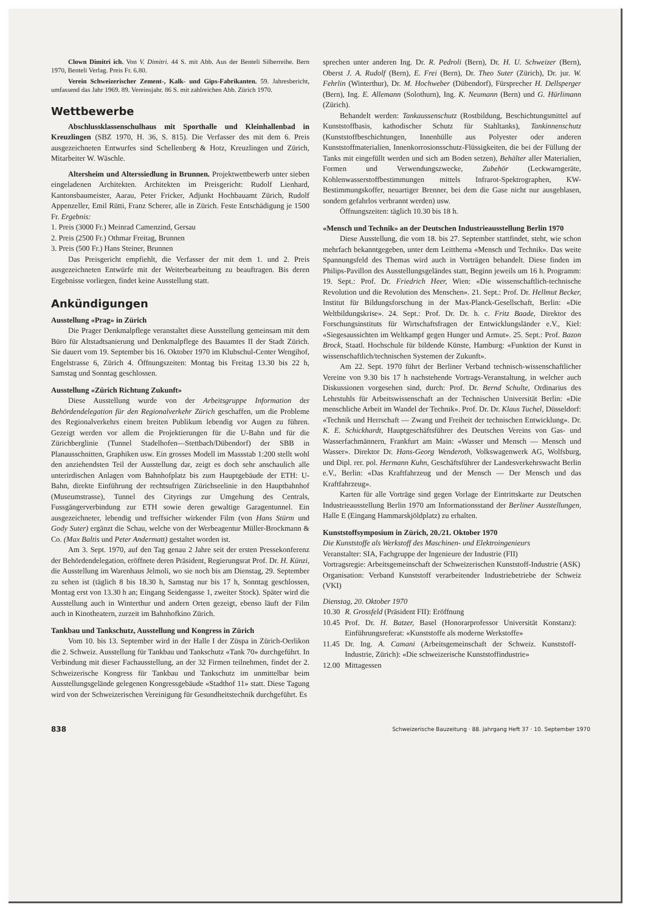Clown Dimitri ich. Von V. Dimitri. 44 S. mit Abb. Aus der Benteli Silberreihe. Bern 1970, Benteli Verlag. Preis Fr. 6.80.
Verein Schweizerischer Zement-, Kalk- und Gips-Fabrikanten. 59. Jahresbericht, umfassend das Jahr 1969. 89. Vereinsjahr. 86 S. mit zahlreichen Abb. Zürich 1970.
Wettbewerbe
Abschlussklassenschulhaus mit Sporthalle und Kleinhallenbad in Kreuzlingen (SBZ 1970, H. 36, S. 815). Die Verfasser des mit dem 6. Preis ausgezeichneten Entwurfes sind Schellenberg & Hotz, Kreuzlingen und Zürich, Mitarbeiter W. Wäschle.
Altersheim und Alterssiedlung in Brunnen. Projektwettbewerb unter sieben eingeladenen Architekten. Architekten im Preisgericht: Rudolf Lienhard, Kantonsbaumeister, Aarau, Peter Fricker, Adjunkt Hochbauamt Zürich, Rudolf Appenzeller, Emil Rütti, Franz Scherer, alle in Zürich. Feste Entschädigung je 1500 Fr. Ergebnis:
1. Preis (3000 Fr.) Meinrad Camenzind, Gersau
2. Preis (2500 Fr.) Othmar Freitag, Brunnen
3. Preis (500 Fr.) Hans Steiner, Brunnen
Das Preisgericht empfiehlt, die Verfasser der mit dem 1. und 2. Preis ausgezeichneten Entwürfe mit der Weiterbearbeitung zu beauftragen. Bis deren Ergebnisse vorliegen, findet keine Ausstellung statt.
Ankündigungen
Ausstellung «Prag» in Zürich
Die Prager Denkmalpflege veranstaltet diese Ausstellung gemeinsam mit dem Büro für Altstadtsanierung und Denkmalpflege des Bauamtes II der Stadt Zürich. Sie dauert vom 19. September bis 16. Oktober 1970 im Klubschul-Center Wengihof, Engelstrasse 6, Zürich 4. Öffnungszeiten: Montag bis Freitag 13.30 bis 22 h, Samstag und Sonntag geschlossen.
Ausstellung «Zürich Richtung Zukunft»
Diese Ausstellung wurde von der Arbeitsgruppe Information der Behördendelegation für den Regionalverkehr Zürich geschaffen, um die Probleme des Regionalverkehrs einem breiten Publikum lebendig vor Augen zu führen. Gezeigt werden vor allem die Projektierungen für die U-Bahn und für die Zürichberglinie (Tunnel Stadelhofen—Stettbach/Dübendorf) der SBB in Planausschnitten, Graphiken usw. Ein grosses Modell im Massstab 1:200 stellt wohl den anziehendsten Teil der Ausstellung dar, zeigt es doch sehr anschaulich alle unterirdischen Anlagen vom Bahnhofplatz bis zum Hauptgebäude der ETH: U-Bahn, direkte Einführung der rechtsufrigen Zürichseelinie in den Hauptbahnhof (Museumstrasse), Tunnel des Cityrings zur Umgehung des Centrals, Fussgängerverbindung zur ETH sowie deren gewaltige Garagentunnel. Ein ausgezeichneter, lebendig und treffsicher wirkender Film (von Hans Stürm und Gody Suter) ergänzt die Schau, welche von der Werbeagentur Müller-Brockmann & Co. (Max Baltis und Peter Andermatt) gestaltet worden ist.
Am 3. Sept. 1970, auf den Tag genau 2 Jahre seit der ersten Pressekonferenz der Behördendelegation, eröffnete deren Präsident, Regierungsrat Prof. Dr. H. Künzi, die Ausstellung im Warenhaus Jelmoli, wo sie noch bis am Dienstag, 29. September zu sehen ist (täglich 8 bis 18.30 h, Samstag nur bis 17 h, Sonntag geschlossen, Montag erst von 13.30 h an; Eingang Seidengasse 1, zweiter Stock). Später wird die Ausstellung auch in Winterthur und andern Orten gezeigt, ebenso läuft der Film auch in Kinotheatern, zurzeit im Bahnhofkino Zürich.
Tankbau und Tankschutz, Ausstellung und Kongress in Zürich
Vom 10. bis 13. September wird in der Halle I der Züspa in Zürich-Oerlikon die 2. Schweiz. Ausstellung für Tankbau und Tankschutz «Tank 70» durchgeführt. In Verbindung mit dieser Fachausstellung, an der 32 Firmen teilnehmen, findet der 2. Schweizerische Kongress für Tankbau und Tankschutz im unmittelbar beim Ausstellungsgelände gelegenen Kongressgebäude «Stadthof 11» statt. Diese Tagung wird von der Schweizerischen Vereinigung für Gesundheitstechnik durchgeführt. Es
sprechen unter anderen Ing. Dr. R. Pedroli (Bern), Dr. H. U. Schweizer (Bern), Oberst J. A. Rudolf (Bern), E. Frei (Bern), Dr. Theo Suter (Zürich), Dr. jur. W. Fehrlin (Winterthur), Dr. M. Hochweber (Dübendorf), Fürsprecher H. Dellsperger (Bern), Ing. E. Allemann (Solothurn), Ing. K. Neumann (Bern) und G. Hürlimann (Zürich).
Behandelt werden: Tankaussenschutz (Rostbildung, Beschichtungsmittel auf Kunststoffbasis, kathodischer Schutz für Stahltanks), Tankinnenschutz (Kunststoffbeschichtungen, Innenhülle aus Polyester oder anderen Kunststoffmaterialien, Innenkorrosionsschutz-Flüssigkeiten, die bei der Füllung der Tanks mit eingefüllt werden und sich am Boden setzen), Behälter aller Materialien, Formen und Verwendungszwecke, Zubehör (Leckwarngeräte, Kohlenwasserstoffbestimmungen mittels Infrarot-Spektrographen, KW-Bestimmungskoffer, neuartiger Brenner, bei dem die Gase nicht nur ausgeblasen, sondern gefahrlos verbrannt werden) usw.
Öffnungszeiten: täglich 10.30 bis 18 h.
«Mensch und Technik» an der Deutschen Industrieausstellung Berlin 1970
Diese Ausstellung, die vom 18. bis 27. September stattfindet, steht, wie schon mehrfach bekanntgegeben, unter dem Leitthema «Mensch und Technik». Das weite Spannungsfeld des Themas wird auch in Vorträgen behandelt. Diese finden im Philips-Pavillon des Ausstellungsgeländes statt, Beginn jeweils um 16 h. Programm: 19. Sept.: Prof. Dr. Friedrich Heer, Wien: «Die wissenschaftlich-technische Revolution und die Revolution des Menschen». 21. Sept.: Prof. Dr. Hellmut Becker, Institut für Bildungsforschung in der Max-Planck-Gesellschaft, Berlin: «Die Weltbildungskrise». 24. Sept.: Prof. Dr. Dr. h. c. Fritz Baade, Direktor des Forschungsinstituts für Wirtschaftsfragen der Entwicklungsländer e.V., Kiel: «Siegesaussichten im Weltkampf gegen Hunger und Armut». 25. Sept.: Prof. Bazon Brock, Staatl. Hochschule für bildende Künste, Hamburg: «Funktion der Kunst in wissenschaftlich/technischen Systemen der Zukunft».
Am 22. Sept. 1970 führt der Berliner Verband technisch-wissenschaftlicher Vereine von 9.30 bis 17 h nachstehende Vortrags-Veranstaltung, in welcher auch Diskussionen vorgesehen sind, durch: Prof. Dr. Bernd Schulte, Ordinarius des Lehrstuhls für Arbeitswissenschaft an der Technischen Universität Berlin: «Die menschliche Arbeit im Wandel der Technik». Prof. Dr. Dr. Klaus Tuchel, Düsseldorf: «Technik und Herrschaft — Zwang und Freiheit der technischen Entwicklung». Dr. K. E. Schickhardt, Hauptgeschäftsführer des Deutschen Vereins von Gas- und Wasserfachmännern, Frankfurt am Main: «Wasser und Mensch — Mensch und Wasser». Direktor Dr. Hans-Georg Wenderoth, Volkswagenwerk AG, Wolfsburg, und Dipl. rer. pol. Hermann Kuhn, Geschäftsführer der Landesverkehrswacht Berlin e.V., Berlin: «Das Kraftfahrzeug und der Mensch — Der Mensch und das Kraftfahrzeug».
Karten für alle Vorträge sind gegen Vorlage der Eintrittskarte zur Deutschen Industrieausstellung Berlin 1970 am Informationsstand der Berliner Ausstellungen, Halle E (Eingang Hammarskjöldplatz) zu erhalten.
Kunststoffsymposium in Zürich, 20./21. Oktober 1970
Die Kunststoffe als Werkstoff des Maschinen- und Elektroingenieurs
Veranstalter: SIA, Fachgruppe der Ingenieure der Industrie (FII)
Vortragsregie: Arbeitsgemeinschaft der Schweizerischen Kunststoff-Industrie (ASK)
Organisation: Verband Kunststoff verarbeitender Industriebetriebe der Schweiz (VKI)
Dienstag, 20. Oktober 1970
| 10.30 | R. Grossfeld (Präsident FII): Eröffnung |
| 10.45 | Prof. Dr. H. Batzer, Basel (Honorarprofessor Universität Konstanz): Einführungsreferat: «Kunststoffe als moderne Werkstoffe» |
| 11.45 | Dr. Ing. A. Camani (Arbeitsgemeinschaft der Schweiz. Kunststoff-Industrie, Zürich): «Die schweizerische Kunststoffindustrie» |
| 12.00 | Mittagessen |
838 Schweizerische Bauzeitung · 88. Jahrgang Heft 37 · 10. September 1970